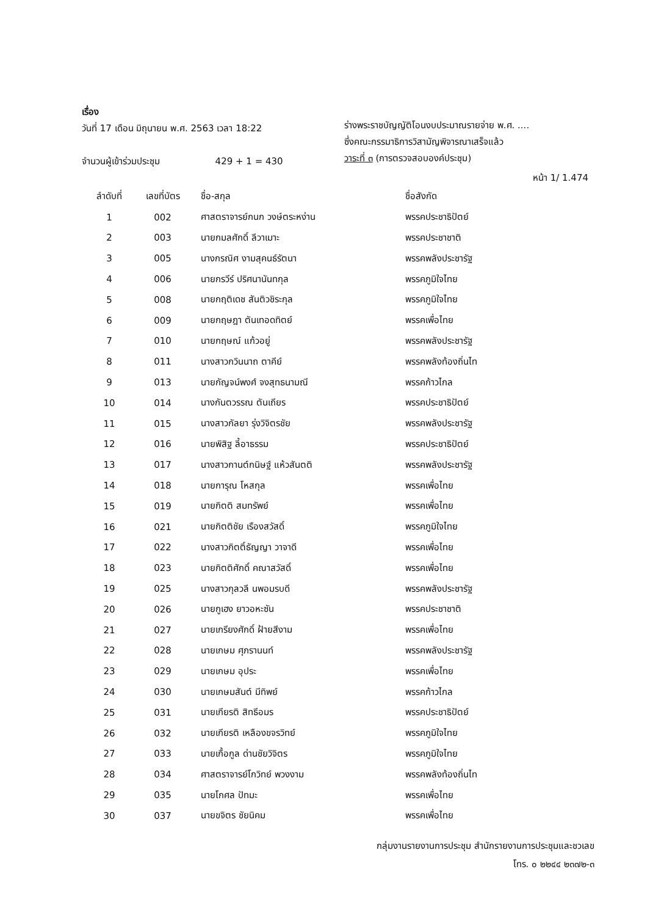เรื่อง
วันที่ 17 เดือน มิถุนายน พ.ศ. 2563 เวลา 18:22
จำนวนผู้เข้าร่วมประชุม 429 + 1 = 430
ร่างพระราชบัญญัติโอนงบประมาณรายจ่าย พ.ศ. ....
ซึ่งคณะกรรมาธิการวิสามัญพิจารณาเสร็จแล้ว
วาระที่ ๓ (การตรวจสอบองค์ประชุม)
หน้า 1/ 1.474
| ลำดับที่ | เลขที่บัตร | ชื่อ-สกุล | ชื่อสังกัด |
| --- | --- | --- | --- |
| 1 | 002 | ศาสตราจารย์กนก วงษ์ตระหง่าน | พรรคประชาธิปัตย์ |
| 2 | 003 | นายกมลศักดิ์ ลีวาเมาะ | พรรคประชาชาติ |
| 3 | 005 | นางกรณิศ งามสุคนธ์รัตนา | พรรคพลังประชารัฐ |
| 4 | 006 | นายกรวีร์ ปริศนานันทกุล | พรรคภูมิใจไทย |
| 5 | 008 | นายกฤติเดช สันติวชิระกุล | พรรคภูมิใจไทย |
| 6 | 009 | นายกฤษฎา ตันเทอดทิตย์ | พรรคเพื่อไทย |
| 7 | 010 | นายกฤษณ์ แก้วอยู่ | พรรคพลังประชารัฐ |
| 8 | 011 | นางสาวกวินนาถ ตาคีย์ | พรรคพลังท้องถิ่นไท |
| 9 | 013 | นายกัญจน์พงศ์ จงสุทธนามณี | พรรคก้าวไกล |
| 10 | 014 | นางกันตวรรณ ตันเถียร | พรรคประชาธิปัตย์ |
| 11 | 015 | นางสาวกัลยา รุ่งวิจิตรชัย | พรรคพลังประชารัฐ |
| 12 | 016 | นายพิสิฐ ลี้อาธรรม | พรรคประชาธิปัตย์ |
| 13 | 017 | นางสาวกานต์กนิษฐ์ แห้วสันตติ | พรรคพลังประชารัฐ |
| 14 | 018 | นายการุณ โหสกุล | พรรคเพื่อไทย |
| 15 | 019 | นายกิตติ สมทรัพย์ | พรรคเพื่อไทย |
| 16 | 021 | นายกิตติชัย เรืองสวัสดิ์ | พรรคภูมิใจไทย |
| 17 | 022 | นางสาวกิตติ์ธัญญา วาจาดี | พรรคเพื่อไทย |
| 18 | 023 | นายกิตติศักดิ์ คณาสวัสดิ์ | พรรคเพื่อไทย |
| 19 | 025 | นางสาวกุลวลี นพอมรบดี | พรรคพลังประชารัฐ |
| 20 | 026 | นายกูเฮง ยาวอหะซัน | พรรคประชาชาติ |
| 21 | 027 | นายเกรียงศักดิ์ ฝ้ายสีงาม | พรรคเพื่อไทย |
| 22 | 028 | นายเกษม ศุภรานนท์ | พรรคพลังประชารัฐ |
| 23 | 029 | นายเกษม อุประ | พรรคเพื่อไทย |
| 24 | 030 | นายเกษมสันต์ มีทิพย์ | พรรคก้าวไกล |
| 25 | 031 | นายเกียรติ สิทธีอมร | พรรคประชาธิปัตย์ |
| 26 | 032 | นายเกียรติ เหลืองขจรวิทย์ | พรรคภูมิใจไทย |
| 27 | 033 | นายเกื้อกูล ด่านชัยวิจิตร | พรรคภูมิใจไทย |
| 28 | 034 | ศาสตราจารย์โกวิทย์ พวงงาม | พรรคพลังท้องถิ่นไท |
| 29 | 035 | นายโกศล ปัทมะ | พรรคเพื่อไทย |
| 30 | 037 | นายขจิตร ชัยนิคม | พรรคเพื่อไทย |
กลุ่มงานรายงานการประชุม สำนักรายงานการประชุมและชวเลข
โทร. ๐ ๒๒๔๔ ๒๓๗๒-๓